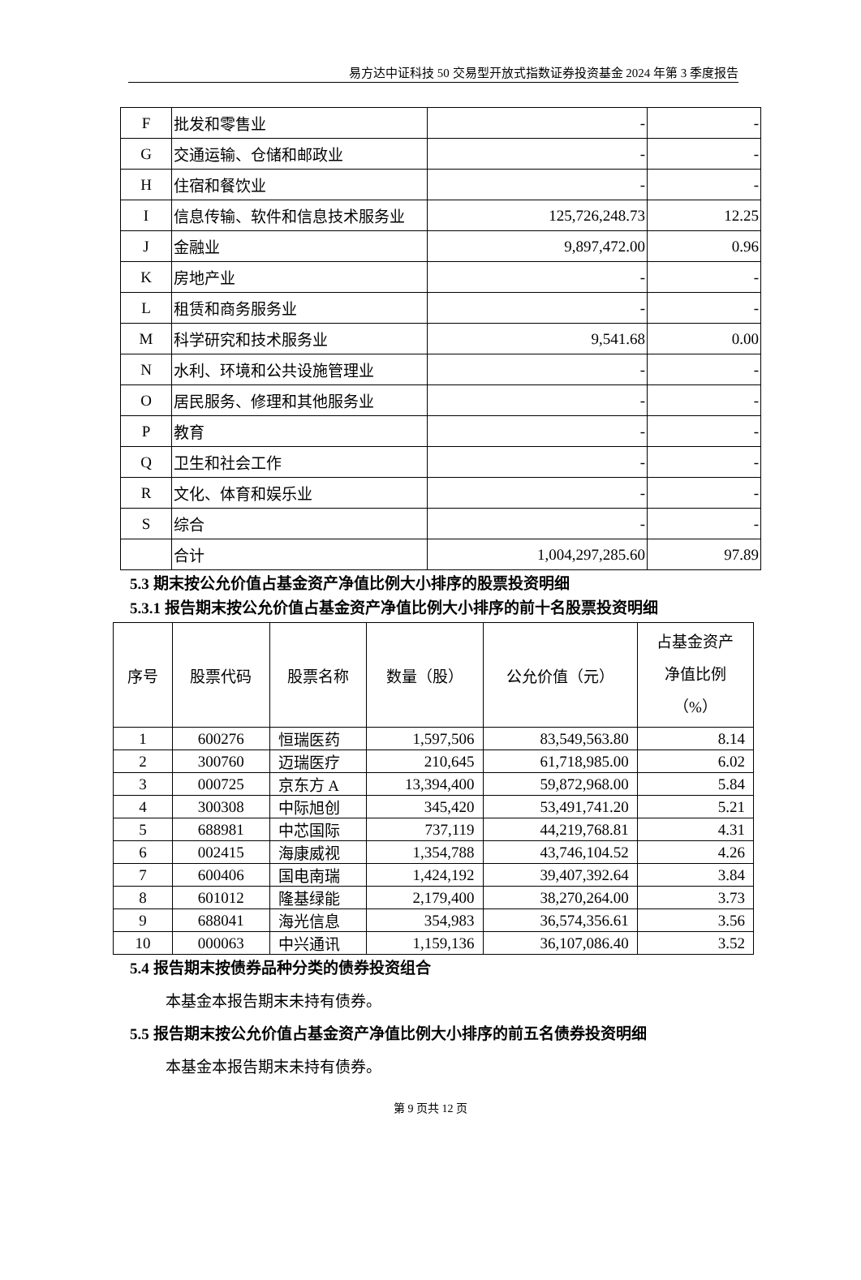易方达中证科技 50 交易型开放式指数证券投资基金 2024 年第 3 季度报告
| F | 批发和零售业 | - | - |
| G | 交通运输、仓储和邮政业 | - | - |
| H | 住宿和餐饮业 | - | - |
| I | 信息传输、软件和信息技术服务业 | 125,726,248.73 | 12.25 |
| J | 金融业 | 9,897,472.00 | 0.96 |
| K | 房地产业 | - | - |
| L | 租赁和商务服务业 | - | - |
| M | 科学研究和技术服务业 | 9,541.68 | 0.00 |
| N | 水利、环境和公共设施管理业 | - | - |
| O | 居民服务、修理和其他服务业 | - | - |
| P | 教育 | - | - |
| Q | 卫生和社会工作 | - | - |
| R | 文化、体育和娱乐业 | - | - |
| S | 综合 | - | - |
| | 合计 | 1,004,297,285.60 | 97.89 |
5.3 期末按公允价值占基金资产净值比例大小排序的股票投资明细
5.3.1 报告期末按公允价值占基金资产净值比例大小排序的前十名股票投资明细
| 序号 | 股票代码 | 股票名称 | 数量（股） | 公允价值（元） | 占基金资产 净值比例 （%） |
| --- | --- | --- | --- | --- | --- |
| 1 | 600276 | 恒瑞医药 | 1,597,506 | 83,549,563.80 | 8.14 |
| 2 | 300760 | 迈瑞医疗 | 210,645 | 61,718,985.00 | 6.02 |
| 3 | 000725 | 京东方 A | 13,394,400 | 59,872,968.00 | 5.84 |
| 4 | 300308 | 中际旭创 | 345,420 | 53,491,741.20 | 5.21 |
| 5 | 688981 | 中芯国际 | 737,119 | 44,219,768.81 | 4.31 |
| 6 | 002415 | 海康威视 | 1,354,788 | 43,746,104.52 | 4.26 |
| 7 | 600406 | 国电南瑞 | 1,424,192 | 39,407,392.64 | 3.84 |
| 8 | 601012 | 隆基绿能 | 2,179,400 | 38,270,264.00 | 3.73 |
| 9 | 688041 | 海光信息 | 354,983 | 36,574,356.61 | 3.56 |
| 10 | 000063 | 中兴通讯 | 1,159,136 | 36,107,086.40 | 3.52 |
5.4 报告期末按债券品种分类的债券投资组合
本基金本报告期末未持有债券。
5.5 报告期末按公允价值占基金资产净值比例大小排序的前五名债券投资明细
本基金本报告期末未持有债券。
第 9 页共 12 页